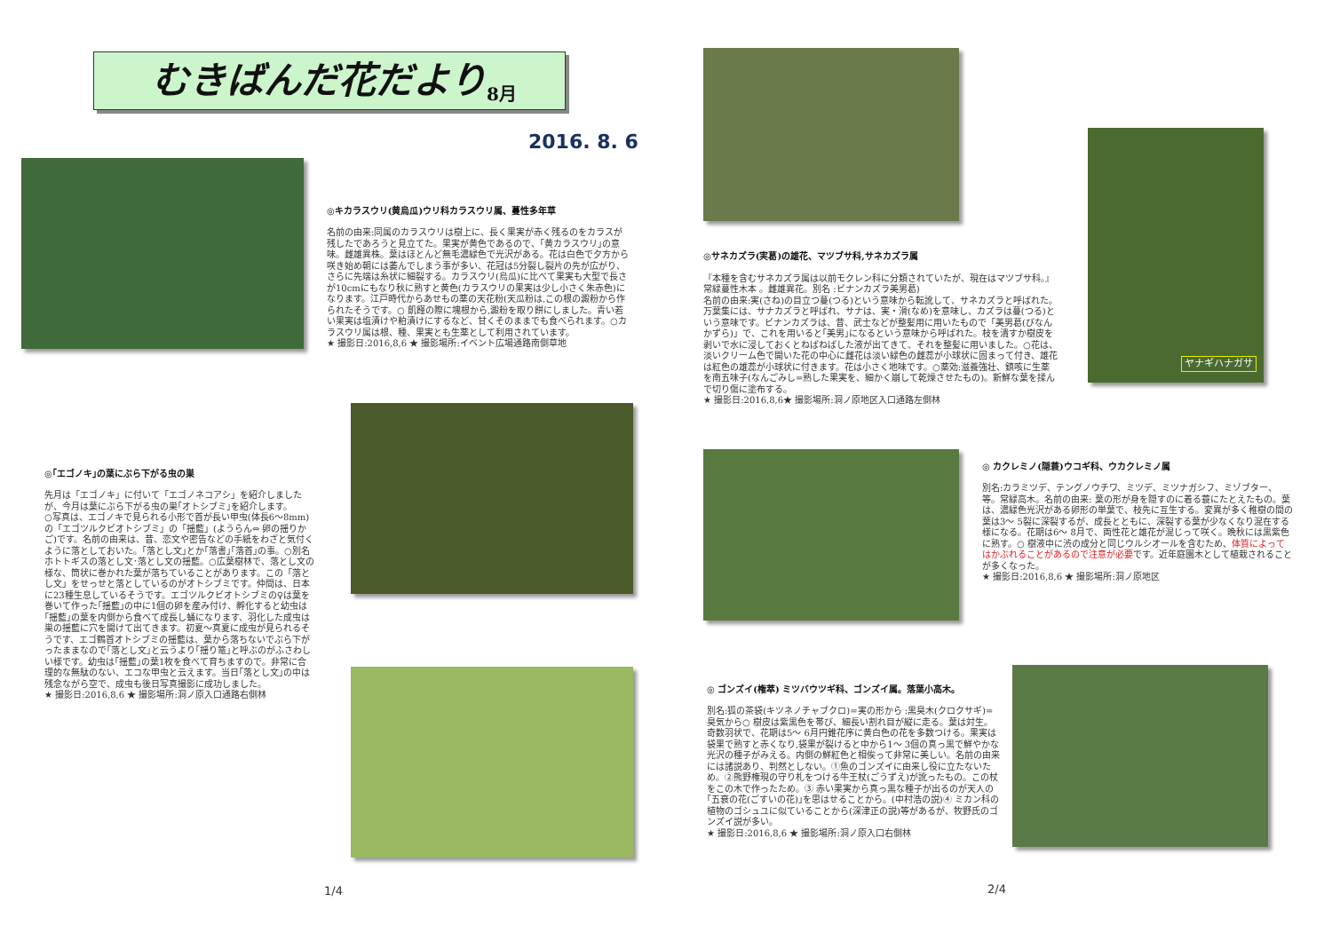むきばんだ花だより 8月
2016. 8. 6
◎キカラスウリ(黄烏瓜)ウリ科カラスウリ属、蔓性多年草
名前の由来:同属のカラスウリは樹上に、長く果実が赤く残るのをカラスが残したであろうと見立てた。果実が黄色であるので、｢黄カラスウリ｣の意味。雌雄異株。葉はほとんど無毛濃緑色で光沢がある。花は白色で夕方から咲き始め朝には萎んでしまう事が多い、花冠は5分裂し裂片の先が広がり、さらに先端は糸状に細裂する。カラスウリ(烏瓜)に比べて果実も大型で長さが10cmにもなり秋に熟すと黄色(カラスウリの果実は少し小さく朱赤色)になります。江戸時代からあせもの薬の天花粉(天瓜粉は,この根の澱粉から作られたそうです。○ 飢饉の際に塊根から,澱粉を取り餅にしました。青い若い果実は塩漬けや粕漬けにするなど、甘くそのままでも食べられます。○カラスウリ属は根、種、果実とも生薬として利用されています。
★ 撮影日:2016,8,6 ★ 撮影場所:イベント広場通路南側草地
◎｢エゴノキ｣の葉にぶら下がる虫の巣
先月は「エゴノキ」に付いて「エゴノネコアシ」を紹介しましたが、今月は葉にぶら下がる虫の巣｢オトシブミ｣を紹介します。
○写真は、エゴノキで見られる小形で首が長い甲虫(体長6～8mm)の「エゴツルクビオトシブミ」の「揺藍」(ようらん⇔ 卵の揺りかご)です。名前の由来は、昔、恋文や密告などの手紙をわざと気付くように落としておいた。｢落とし文｣とか｢落書｣｢落首｣の事。○別名 ホトトギスの落とし文･落とし文の揺藍。○広葉樹林で、落とし文の様な、筒状に巻かれた葉が落ちていることがあります。この「落とし文」をせっせと落としているのがオトシブミです。仲間は、日本に23種生息しているそうです。エゴツルクビオトシブミの♀は葉を巻いて作った｢揺藍｣の中に1個の卵を産み付け、孵化すると幼虫は｢揺藍｣の葉を内側から食べて成長し蛹になります、羽化した成虫は巣の揺藍に穴を開けて出てきます。初夏～真夏に成虫が見られるそうです、エゴ鶴首オトシブミの揺藍は、葉から落ちないでぶら下がったままなので｢落とし文｣と云うより｢揺り篭｣と呼ぶのがふさわしい様です。幼虫は｢揺藍｣の葉1枚を食べて育ちますので。非常に合理的な無駄のない、エコな甲虫と云えます。当日｢落とし文｣の中は残念ながら空で、成虫も後日写真撮影に成功しました。
★ 撮影日:2016,8,6 ★ 撮影場所:洞ノ原入口通路右側林
1/4
◎サネカズラ(実葛)の雄花、マツブサ科,サネカズラ属
『本種を含むサネカズラ属は以前モクレン科に分類されていたが、現在はマツブサ科。』
常緑蔓性木本 。雌雄異花。別名 :ビナンカズラ美男葛)
名前の由来:実(さね)の目立つ蔓(つる)という意味から転訛して、サネカズラと呼ばれた。万葉集には、サナカズラと呼ばれ、サナは、実・滑(なめ)を意味し、カズラは蔓(つる)という意味です。ビナンカズラは、昔、武士などが整髪用に用いたもので「美男葛(びなんかずら)」で、これを用いると｢美男｣になるという意味から呼ばれた。枝を潰すか樹皮を剥いで水に浸しておくとねばねばした液が出てきて、それを整髪に用いました。○花は、淡いクリーム色で開いた花の中心に雌花は淡い緑色の雌蕊が小球状に固まって付き、雄花は紅色の雄蕊が小球状に付きます。花は小さく地味です。○薬効:滋養強壮、鎮咳に生薬を南五味子(なんごみし=熟した果実を、細かく崩して乾燥させたもの)。新鮮な葉を揉んで切り傷に塗布する。
★ 撮影日:2016,8,6★ 撮影場所:洞ノ原地区入口通路左側林
ヤナギハナガサ
◎ カクレミノ(隠蓑)ウコギ科、ウカクレミノ属
別名:カラミツデ、テングノウチワ、ミツデ、ミツナガシフ、ミゾブター、等。常緑高木。名前の由来: 葉の形が身を隠すのに着る蓑にたとえたもの。葉は、濃緑色光沢がある卵形の単葉で、枝先に互生する。変異が多く稚樹の間の葉は3～ 5裂に深裂するが、成長とともに、深裂する葉が少なくなり混在する様になる。花期は6～ 8月で、両性花と雄花が混じって咲く。晩秋には黒紫色に熟す。○ 樹液中に渋の成分と同じウルシオールを含むため、体質によってはかぶれることがあるので注意が必要です。近年庭園木として植栽されることが多くなった。
★ 撮影日:2016,8,6 ★ 撮影場所:洞ノ原地区
◎ ゴンズイ(権萃) ミツバウツギ科、ゴンズイ属。落葉小高木。
別名:狐の茶袋(キツネノチャブクロ)=実の形から :黒臭木(クロクサギ)=臭気から○ 樹皮は紫黒色を帯び、細長い割れ目が縦に走る。葉は対生。奇数羽状で、花期は5～ 6月円錐花序に黄白色の花を多数つける。果実は袋果で熟すと赤くなり,袋果が裂けると中から1～ 3個の真っ黒で鮮やかな光沢の種子がみえる。内側の鮮紅色と相俟って非常に美しい。名前の由来には諸説あり、判然としない。①魚のゴンズイに由来し役に立たないため。②熊野権現の守り札をつける牛王杖(ごうずえ)が訛ったもの。この杖をこの木で作ったため。③ 赤い果実から真っ黒な種子が出るのが天人の｢五衰の花(ごすいの花)｣を思はせることから。(中村浩の説)④ ミカン科の植物のゴシュユに似ていることから(深津正の説)等があるが、牧野氏のゴンズイ説が多い。
★ 撮影日:2016,8,6 ★ 撮影場所:洞ノ原入口右側林
2/4